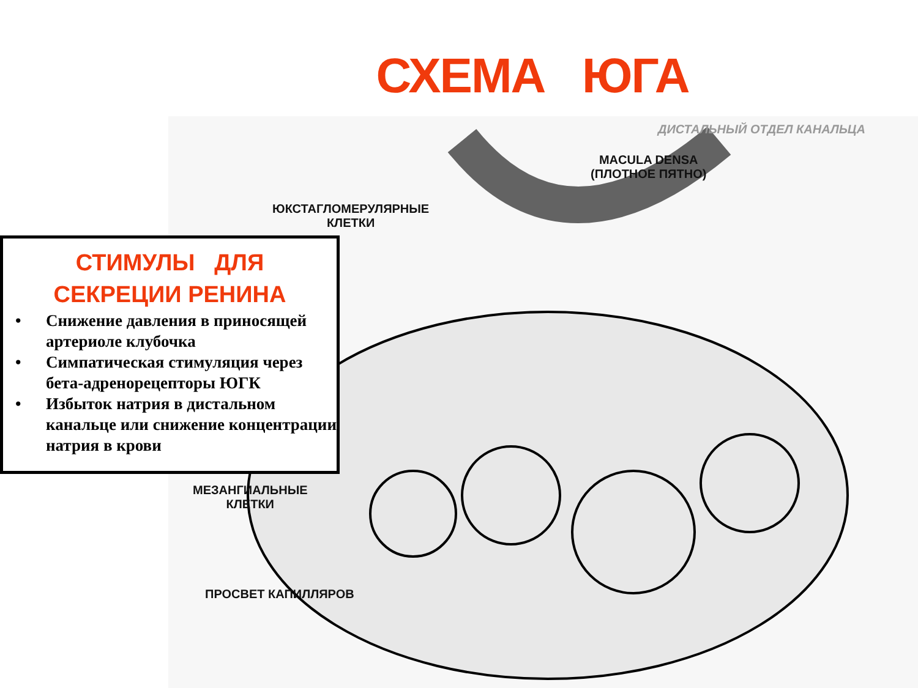СХЕМА ЮГА
ДИСТАЛЬНЫЙ ОТДЕЛ КАНАЛЬЦА
MACULA DENSA
(ПЛОТНОЕ ПЯТНО)
ЮКСТАГЛОМЕРУЛЯРНЫЕ
КЛЕТКИ
МЕЗАНГИАЛЬНЫЕ
КЛЕТКИ
ПРОСВЕТ КАПИЛЛЯРОВ
СТИМУЛЫ ДЛЯ
СЕКРЕЦИИ РЕНИНА
• Снижение давления в приносящей артериоле клубочка
• Симпатическая стимуляция через бета-адренорецепторы ЮГК
• Избыток натрия в дистальном канальце или снижение концентрации натрия в крови